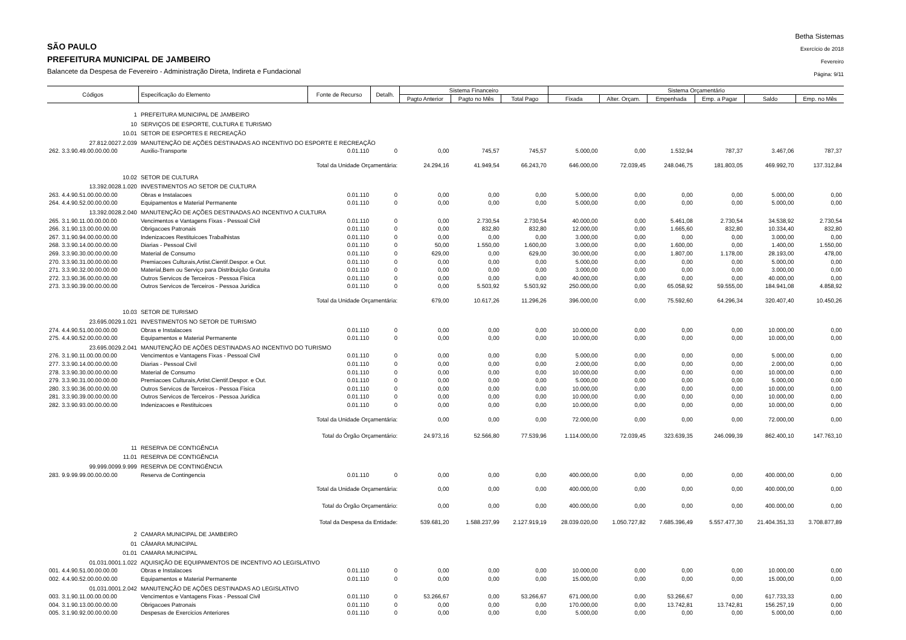SÃO PAULO
PREFEITURA MUNICIPAL DE JAMBEIRO
Balancete da Despesa de Fevereiro - Administração Direta, Indireta e Fundacional
Betha Sistemas
Exercício de 2018
Fevereiro
Página: 9/11
| Códigos | Especificação do Elemento | Fonte de Recurso | Detalh. | Sistema Financeiro | | | Sistema Orçamentário | | | | | |
| --- | --- | --- | --- | --- | --- | --- | --- | --- | --- | --- | --- | --- |
| | | | | Pagto Anterior | Pagto no Mês | Total Pago | Fixada | Alter. Orçam. | Empenhada | Emp. a Pagar | Saldo | Emp. no Mês |
| 1 | PREFEITURA MUNICIPAL DE JAMBEIRO | | | | | | | | | | | |
| 10 | SERVIÇOS DE ESPORTE, CULTURA E TURISMO | | | | | | | | | | | |
| 10.01 | SETOR DE ESPORTES E RECREAÇÃO | | | | | | | | | | | |
| 27.812.0027.2.039 | MANUTENÇÃO DE AÇÕES DESTINADAS AO INCENTIVO DO ESPORTE E RECREAÇÃO | | | | | | | | | | | |
| 262. 3.3.90.49.00.00.00.00 | Auxilio-Transporte | 0.01.110 | 0 | 0,00 | 745,57 | 745,57 | 5.000,00 | 0,00 | 1.532,94 | 787,37 | 3.467,06 | 787,37 |
| | Total da Unidade Orçamentária: | | | 24.294,16 | 41.949,54 | 66.243,70 | 646.000,00 | 72.039,45 | 248.046,75 | 181.803,05 | 469.992,70 | 137.312,84 |
| 10.02 | SETOR DE CULTURA | | | | | | | | | | | |
| 13.392.0028.1.020 | INVESTIMENTOS AO SETOR DE CULTURA | | | | | | | | | | | |
| 263. 4.4.90.51.00.00.00.00 | Obras e Instalacoes | 0.01.110 | 0 | 0,00 | 0,00 | 0,00 | 5.000,00 | 0,00 | 0,00 | 0,00 | 5.000,00 | 0,00 |
| 264. 4.4.90.52.00.00.00.00 | Equipamentos e Material Permanente | 0.01.110 | 0 | 0,00 | 0,00 | 0,00 | 5.000,00 | 0,00 | 0,00 | 0,00 | 5.000,00 | 0,00 |
| 13.392.0028.2.040 | MANUTENÇÃO DE AÇÕES DESTINADAS AO INCENTIVO A CULTURA | | | | | | | | | | | |
| 265. 3.1.90.11.00.00.00.00 | Vencimentos e Vantagens Fixas - Pessoal Civil | 0.01.110 | 0 | 0,00 | 2.730,54 | 2.730,54 | 40.000,00 | 0,00 | 5.461,08 | 2.730,54 | 34.538,92 | 2.730,54 |
| 266. 3.1.90.13.00.00.00.00 | Obrigacoes Patronais | 0.01.110 | 0 | 0,00 | 832,80 | 832,80 | 12.000,00 | 0,00 | 1.665,60 | 832,80 | 10.334,40 | 832,80 |
| 267. 3.1.90.94.00.00.00.00 | Indenizacoes Restituicoes Trabalhistas | 0.01.110 | 0 | 0,00 | 0,00 | 0,00 | 3.000,00 | 0,00 | 0,00 | 0,00 | 3.000,00 | 0,00 |
| 268. 3.3.90.14.00.00.00.00 | Diarias - Pessoal Civil | 0.01.110 | 0 | 50,00 | 1.550,00 | 1.600,00 | 3.000,00 | 0,00 | 1.600,00 | 0,00 | 1.400,00 | 1.550,00 |
| 269. 3.3.90.30.00.00.00.00 | Material de Consumo | 0.01.110 | 0 | 629,00 | 0,00 | 629,00 | 30.000,00 | 0,00 | 1.807,00 | 1.178,00 | 28.193,00 | 478,00 |
| 270. 3.3.90.31.00.00.00.00 | Premiacoes Culturais,Artist.Cientif.Despor. e Out. | 0.01.110 | 0 | 0,00 | 0,00 | 0,00 | 5.000,00 | 0,00 | 0,00 | 0,00 | 5.000,00 | 0,00 |
| 271. 3.3.90.32.00.00.00.00 | Material,Bem ou Serviço para Distribuição Gratuita | 0.01.110 | 0 | 0,00 | 0,00 | 0,00 | 3.000,00 | 0,00 | 0,00 | 0,00 | 3.000,00 | 0,00 |
| 272. 3.3.90.36.00.00.00.00 | Outros Servicos de Terceiros - Pessoa Fisica | 0.01.110 | 0 | 0,00 | 0,00 | 0,00 | 40.000,00 | 0,00 | 0,00 | 0,00 | 40.000,00 | 0,00 |
| 273. 3.3.90.39.00.00.00.00 | Outros Servicos de Terceiros - Pessoa Juridica | 0.01.110 | 0 | 0,00 | 5.503,92 | 5.503,92 | 250.000,00 | 0,00 | 65.058,92 | 59.555,00 | 184.941,08 | 4.858,92 |
| | Total da Unidade Orçamentária: | | | 679,00 | 10.617,26 | 11.296,26 | 396.000,00 | 0,00 | 75.592,60 | 64.296,34 | 320.407,40 | 10.450,26 |
| 10.03 | SETOR DE TURISMO | | | | | | | | | | | |
| 23.695.0029.1.021 | INVESTIMENTOS NO SETOR DE TURISMO | | | | | | | | | | | |
| 274. 4.4.90.51.00.00.00.00 | Obras e Instalacoes | 0.01.110 | 0 | 0,00 | 0,00 | 0,00 | 10.000,00 | 0,00 | 0,00 | 0,00 | 10.000,00 | 0,00 |
| 275. 4.4.90.52.00.00.00.00 | Equipamentos e Material Permanente | 0.01.110 | 0 | 0,00 | 0,00 | 0,00 | 10.000,00 | 0,00 | 0,00 | 0,00 | 10.000,00 | 0,00 |
| 23.695.0029.2.041 | MANUTENÇÃO DE AÇÕES DESTINADAS AO INCENTIVO DO TURISMO | | | | | | | | | | | |
| 276. 3.1.90.11.00.00.00.00 | Vencimentos e Vantagens Fixas - Pessoal Civil | 0.01.110 | 0 | 0,00 | 0,00 | 0,00 | 5.000,00 | 0,00 | 0,00 | 0,00 | 5.000,00 | 0,00 |
| 277. 3.3.90.14.00.00.00.00 | Diarias - Pessoal Civil | 0.01.110 | 0 | 0,00 | 0,00 | 0,00 | 2.000,00 | 0,00 | 0,00 | 0,00 | 2.000,00 | 0,00 |
| 278. 3.3.90.30.00.00.00.00 | Material de Consumo | 0.01.110 | 0 | 0,00 | 0,00 | 0,00 | 10.000,00 | 0,00 | 0,00 | 0,00 | 10.000,00 | 0,00 |
| 279. 3.3.90.31.00.00.00.00 | Premiacoes Culturais,Artist.Cientif.Despor. e Out. | 0.01.110 | 0 | 0,00 | 0,00 | 0,00 | 5.000,00 | 0,00 | 0,00 | 0,00 | 5.000,00 | 0,00 |
| 280. 3.3.90.36.00.00.00.00 | Outros Servicos de Terceiros - Pessoa Fisica | 0.01.110 | 0 | 0,00 | 0,00 | 0,00 | 10.000,00 | 0,00 | 0,00 | 0,00 | 10.000,00 | 0,00 |
| 281. 3.3.90.39.00.00.00.00 | Outros Servicos de Terceiros - Pessoa Juridica | 0.01.110 | 0 | 0,00 | 0,00 | 0,00 | 10.000,00 | 0,00 | 0,00 | 0,00 | 10.000,00 | 0,00 |
| 282. 3.3.90.93.00.00.00.00 | Indenizacoes e Restituicoes | 0.01.110 | 0 | 0,00 | 0,00 | 0,00 | 10.000,00 | 0,00 | 0,00 | 0,00 | 10.000,00 | 0,00 |
| | Total da Unidade Orçamentária: | | | 0,00 | 0,00 | 0,00 | 72.000,00 | 0,00 | 0,00 | 0,00 | 72.000,00 | 0,00 |
| | Total do Órgão Orçamentário: | | | 24.973,16 | 52.566,80 | 77.539,96 | 1.114.000,00 | 72.039,45 | 323.639,35 | 246.099,39 | 862.400,10 | 147.763,10 |
| 11 | RESERVA DE CONTIGÊNCIA | | | | | | | | | | | |
| 11.01 | RESERVA DE CONTIGÊNCIA | | | | | | | | | | | |
| 99.999.0099.9.999 | RESERVA DE CONTINGÊNCIA | | | | | | | | | | | |
| 283. 9.9.99.99.00.00.00.00 | Reserva de Contingencia | 0.01.110 | 0 | 0,00 | 0,00 | 0,00 | 400.000,00 | 0,00 | 0,00 | 0,00 | 400.000,00 | 0,00 |
| | Total da Unidade Orçamentária: | | | 0,00 | 0,00 | 0,00 | 400.000,00 | 0,00 | 0,00 | 0,00 | 400.000,00 | 0,00 |
| | Total do Órgão Orçamentário: | | | 0,00 | 0,00 | 0,00 | 400.000,00 | 0,00 | 0,00 | 0,00 | 400.000,00 | 0,00 |
| | Total da Despesa da Entidade: | | | 539.681,20 | 1.588.237,99 | 2.127.919,19 | 28.039.020,00 | 1.050.727,82 | 7.685.396,49 | 5.557.477,30 | 21.404.351,33 | 3.708.877,89 |
| 2 | CAMARA MUNICIPAL DE JAMBEIRO | | | | | | | | | | | |
| 01 | CÂMARA MUNICIPAL | | | | | | | | | | | |
| 01.01 | CAMARA MUNICIPAL | | | | | | | | | | | |
| 01.031.0001.1.022 | AQUISIÇÃO DE EQUIPAMENTOS DE INCENTIVO AO LEGISLATIVO | | | | | | | | | | | |
| 001. 4.4.90.51.00.00.00.00 | Obras e Instalacoes | 0.01.110 | 0 | 0,00 | 0,00 | 0,00 | 10.000,00 | 0,00 | 0,00 | 0,00 | 10.000,00 | 0,00 |
| 002. 4.4.90.52.00.00.00.00 | Equipamentos e Material Permanente | 0.01.110 | 0 | 0,00 | 0,00 | 0,00 | 15.000,00 | 0,00 | 0,00 | 0,00 | 15.000,00 | 0,00 |
| 01.031.0001.2.042 | MANUTENÇÃO DE AÇÕES DESTINADAS AO LEGISLATIVO | | | | | | | | | | | |
| 003. 3.1.90.11.00.00.00.00 | Vencimentos e Vantagens Fixas - Pessoal Civil | 0.01.110 | 0 | 53.266,67 | 0,00 | 53.266,67 | 671.000,00 | 0,00 | 53.266,67 | 0,00 | 617.733,33 | 0,00 |
| 004. 3.1.90.13.00.00.00.00 | Obrigacoes Patronais | 0.01.110 | 0 | 0,00 | 0,00 | 0,00 | 170.000,00 | 0,00 | 13.742,81 | 13.742,81 | 156.257,19 | 0,00 |
| 005. 3.1.90.92.00.00.00.00 | Despesas de Exercicios Anteriores | 0.01.110 | 0 | 0,00 | 0,00 | 0,00 | 5.000,00 | 0,00 | 0,00 | 0,00 | 5.000,00 | 0,00 |